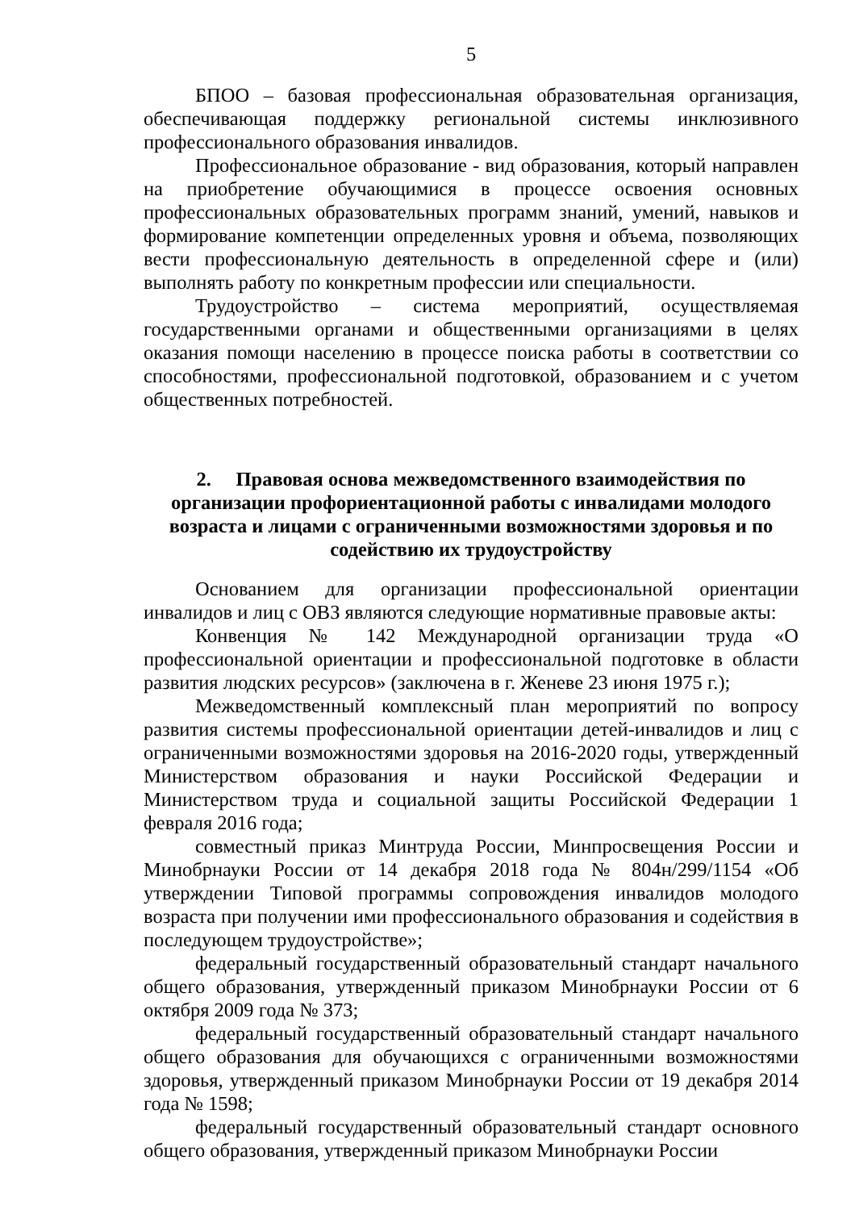5
БПОО – базовая профессиональная образовательная организация, обеспечивающая поддержку региональной системы инклюзивного профессионального образования инвалидов.
Профессиональное образование - вид образования, который направлен на приобретение обучающимися в процессе освоения основных профессиональных образовательных программ знаний, умений, навыков и формирование компетенции определенных уровня и объема, позволяющих вести профессиональную деятельность в определенной сфере и (или) выполнять работу по конкретным профессии или специальности.
Трудоустройство – система мероприятий, осуществляемая государственными органами и общественными организациями в целях оказания помощи населению в процессе поиска работы в соответствии со способностями, профессиональной подготовкой, образованием и с учетом общественных потребностей.
2. Правовая основа межведомственного взаимодействия по организации профориентационной работы с инвалидами молодого возраста и лицами с ограниченными возможностями здоровья и по содействию их трудоустройству
Основанием для организации профессиональной ориентации инвалидов и лиц с ОВЗ являются следующие нормативные правовые акты:
Конвенция № 142 Международной организации труда «О профессиональной ориентации и профессиональной подготовке в области развития людских ресурсов» (заключена в г. Женеве 23 июня 1975 г.);
Межведомственный комплексный план мероприятий по вопросу развития системы профессиональной ориентации детей-инвалидов и лиц с ограниченными возможностями здоровья на 2016-2020 годы, утвержденный Министерством образования и науки Российской Федерации и Министерством труда и социальной защиты Российской Федерации 1 февраля 2016 года;
совместный приказ Минтруда России, Минпросвещения России и Минобрнауки России от 14 декабря 2018 года № 804н/299/1154 «Об утверждении Типовой программы сопровождения инвалидов молодого возраста при получении ими профессионального образования и содействия в последующем трудоустройстве»;
федеральный государственный образовательный стандарт начального общего образования, утвержденный приказом Минобрнауки России от 6 октября 2009 года № 373;
федеральный государственный образовательный стандарт начального общего образования для обучающихся с ограниченными возможностями здоровья, утвержденный приказом Минобрнауки России от 19 декабря 2014 года № 1598;
федеральный государственный образовательный стандарт основного общего образования, утвержденный приказом Минобрнауки России